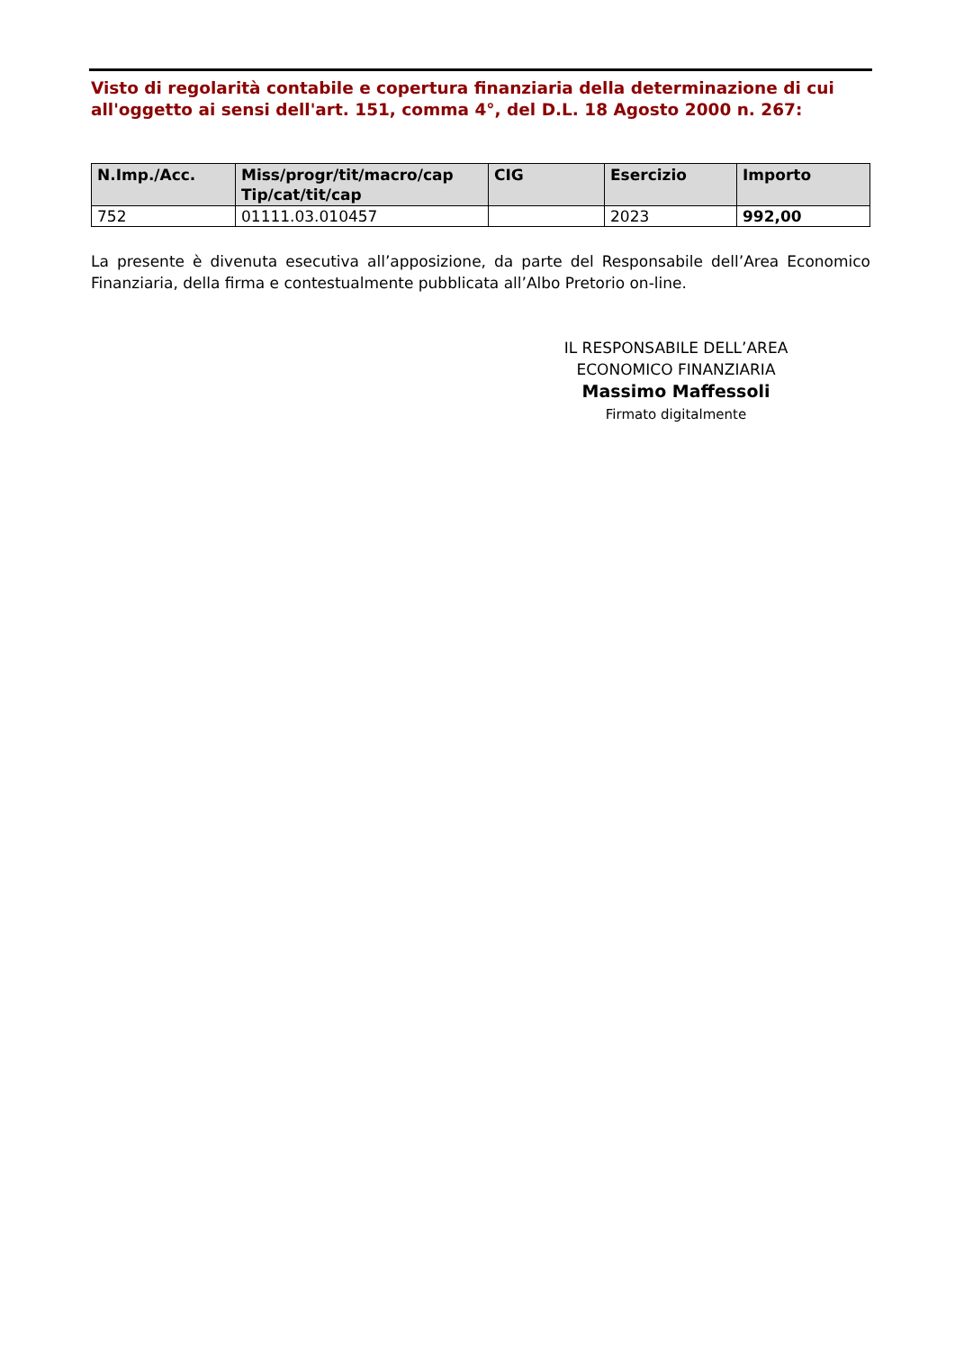Visto di regolarità contabile e copertura finanziaria della determinazione di cui all'oggetto ai sensi dell'art. 151, comma 4°, del D.L. 18 Agosto 2000 n. 267:
| N.Imp./Acc. | Miss/progr/tit/macro/cap Tip/cat/tit/cap | CIG | Esercizio | Importo |
| --- | --- | --- | --- | --- |
| 752 | 01111.03.010457 | | 2023 | 992,00 |
La presente è divenuta esecutiva all’apposizione, da parte del Responsabile dell’Area Economico Finanziaria, della firma e contestualmente pubblicata all’Albo Pretorio on-line.
IL RESPONSABILE DELL’AREA
ECONOMICO FINANZIARIA
Massimo Maffessoli
Firmato digitalmente